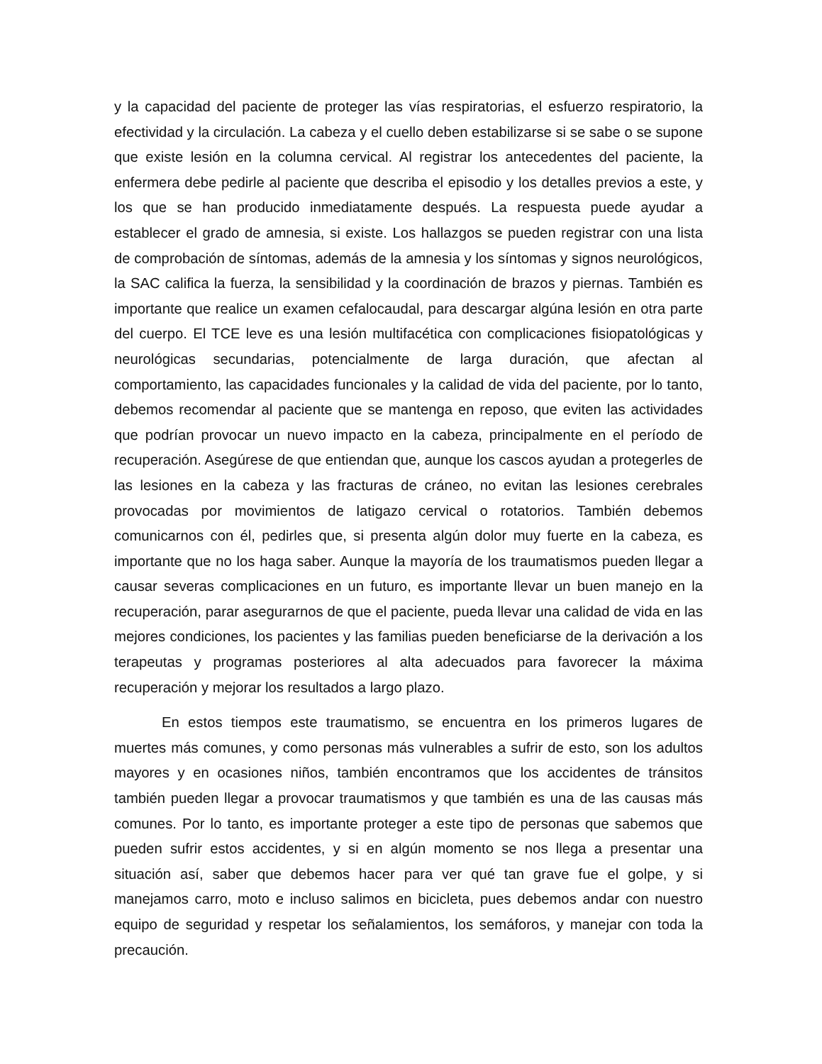y la capacidad del paciente de proteger las vías respiratorias, el esfuerzo respiratorio, la efectividad y la circulación. La cabeza y el cuello deben estabilizarse si se sabe o se supone que existe lesión en la columna cervical. Al registrar los antecedentes del paciente, la enfermera debe pedirle al paciente que describa el episodio y los detalles previos a este, y los que se han producido inmediatamente después. La respuesta puede ayudar a establecer el grado de amnesia, si existe. Los hallazgos se pueden registrar con una lista de comprobación de síntomas, además de la amnesia y los síntomas y signos neurológicos, la SAC califica la fuerza, la sensibilidad y la coordinación de brazos y piernas. También es importante que realice un examen cefalocaudal, para descargar algúna lesión en otra parte del cuerpo. El TCE leve es una lesión multifacética con complicaciones fisiopatológicas y neurológicas secundarias, potencialmente de larga duración, que afectan al comportamiento, las capacidades funcionales y la calidad de vida del paciente, por lo tanto, debemos recomendar al paciente que se mantenga en reposo, que eviten las actividades que podrían provocar un nuevo impacto en la cabeza, principalmente en el período de recuperación. Asegúrese de que entiendan que, aunque los cascos ayudan a protegerles de las lesiones en la cabeza y las fracturas de cráneo, no evitan las lesiones cerebrales provocadas por movimientos de latigazo cervical o rotatorios. También debemos comunicarnos con él, pedirles que, si presenta algún dolor muy fuerte en la cabeza, es importante que no los haga saber. Aunque la mayoría de los traumatismos pueden llegar a causar severas complicaciones en un futuro, es importante llevar un buen manejo en la recuperación, parar asegurarnos de que el paciente, pueda llevar una calidad de vida en las mejores condiciones, los pacientes y las familias pueden beneficiarse de la derivación a los terapeutas y programas posteriores al alta adecuados para favorecer la máxima recuperación y mejorar los resultados a largo plazo.
En estos tiempos este traumatismo, se encuentra en los primeros lugares de muertes más comunes, y como personas más vulnerables a sufrir de esto, son los adultos mayores y en ocasiones niños, también encontramos que los accidentes de tránsitos también pueden llegar a provocar traumatismos y que también es una de las causas más comunes. Por lo tanto, es importante proteger a este tipo de personas que sabemos que pueden sufrir estos accidentes, y si en algún momento se nos llega a presentar una situación así, saber que debemos hacer para ver qué tan grave fue el golpe, y si manejamos carro, moto e incluso salimos en bicicleta, pues debemos andar con nuestro equipo de seguridad y respetar los señalamientos, los semáforos, y manejar con toda la precaución.